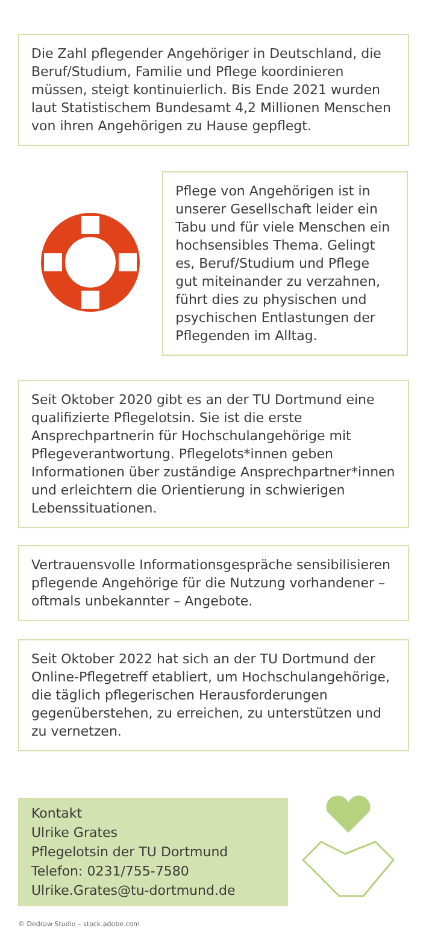Die Zahl pflegender Angehöriger in Deutschland, die Beruf/Studium, Familie und Pflege koordinieren müssen, steigt kontinuierlich. Bis Ende 2021 wurden laut Statistischem Bundesamt 4,2 Millionen Menschen von ihren Angehörigen zu Hause gepflegt.
Pflege von Angehörigen ist in unserer Gesellschaft leider ein Tabu und für viele Menschen ein hochsensibles Thema. Gelingt es, Beruf/Studium und Pflege gut miteinander zu verzahnen, führt dies zu physischen und psychischen Entlastungen der Pflegenden im Alltag.
Seit Oktober 2020 gibt es an der TU Dortmund eine qualifizierte Pflegelotsin. Sie ist die erste Ansprechpartnerin für Hochschulangehörige mit Pflegeverantwortung. Pflegelots*innen geben Informationen über zuständige Ansprechpartner*innen und erleichtern die Orientierung in schwierigen Lebenssituationen.
Vertrauensvolle Informationsgespräche sensibilisieren pflegende Angehörige für die Nutzung vorhandener – oftmals unbekannter – Angebote.
Seit Oktober 2022 hat sich an der TU Dortmund der Online-Pflegetreff etabliert, um Hochschulangehörige, die täglich pflegerischen Herausforderungen gegenüberstehen, zu erreichen, zu unterstützen und zu vernetzen.
Kontakt
Ulrike Grates
Pflegelotsin der TU Dortmund
Telefon: 0231/755-7580
Ulrike.Grates@tu-dortmund.de
© Dedraw Studio – stock.adobe.com